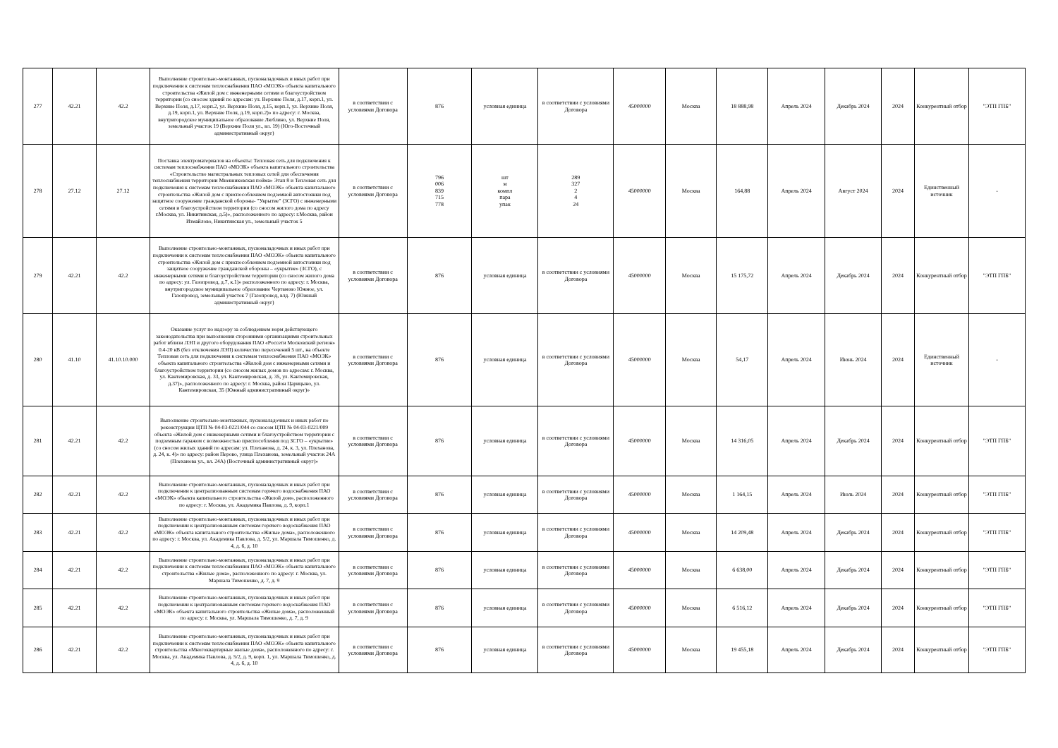| 277 | 42.21 | 42.2 | Выполнение строительно-монтажных, пусконаладочных и иных работ при подключении к системам теплоснабжения ПАО «МОЭК» объекта капитального строительства «Жилой дом с инженерными сетями и благоустройством территории (со сносом зданий по адресам: ул. Верхние Поля, д.17, корп.1, ул. Верхние Поля, д.17, корп.2, ул. Верхние Поля, д.15, корп.1, ул. Верхние Поля, д.19, корп.1, ул. Верхние Поля, д.19, корп.2)» по адресу: г. Москва, внутригородское муниципальное образование Люблино, ул. Верхние Поля, земельный участок 19 (Верхние Поля ул., вл. 19) (Юго-Восточный административный округ) | в соответствии с условиями Договора | 876 | условная единица | в соответствии с условиями Договора | 45000000 | Москва | 18 888,98 | Апрель 2024 | Декабрь 2024 | 2024 | Конкурентный отбор | "ЭТП ГПБ" |
| 278 | 27.12 | 27.12 | Поставка электроматериалов на объекты: Тепловая сеть для подключения к системам теплоснабжения ПАО «МОЭК» объекта капитального строительства «Строительство магистральных тепловых сетей для обеспечения теплоснабжения территории Мневниковская пойма» Этап 8 и Тепловая сеть для подключения к системам теплоснабжения ПАО «МОЭК» объекта капитального строительства «Жилой дом с приспособлением подземной автостоянки под защитное сооружение гражданской обороны- "Укрытие" (ЗСГО) с инженерными сетями и благоустройством территории (со сносом жилого дома по адресу г.Москва, ул. Никитинская, д.5)», расположенного по адресу: г.Москва, район Измайлово, Никитинская ул., земельный участок 5 | в соответствии с условиями Договора | 796 006 839 715 778 | шт м компл пара упак | 289 327 2 4 24 | 45000000 | Москва | 164,88 | Апрель 2024 | Август 2024 | 2024 | Единственный источник | - |
| 279 | 42.21 | 42.2 | Выполнение строительно-монтажных, пусконаладочных и иных работ при подключении к системам теплоснабжения ПАО «МОЭК» объекта капитального строительства «Жилой дом с приспособлением подземной автостоянки под защитное сооружение гражданской обороны – «укрытие» (ЗСГО), с инженерными сетями и благоустройством территории (со сносом жилого дома по адресу: ул. Газопровод, д.7, к.1)» расположенного по адресу: г. Москва, внутригородское муниципальное образование Чертаново Южное, ул. Газопровод, земельный участок 7 (Газопровод, влд. 7) (Южный административный округ) | в соответствии с условиями Договора | 876 | условная единица | в соответствии с условиями Договора | 45000000 | Москва | 15 175,72 | Апрель 2024 | Декабрь 2024 | 2024 | Конкурентный отбор | "ЭТП ГПБ" |
| 280 | 41.10 | 41.10.10.000 | Оказание услуг по надзору за соблюдением норм действующего законодательства при выполнении сторонними организациями строительных работ вблизи ЛЭП и другого оборудования ПАО «Россети Московский регион» 0.4-20 кВ (без отключения ЛЭП) количество пересечений 5 шт., на объекте Тепловая сеть для подключения к системам теплоснабжения ПАО «МОЭК» объекта капитального строительства «Жилой дом с инженерными сетями и благоустройством территории (со сносом жилых домов по адресам: г. Москва, ул. Кантемировская, д. 33, ул. Кантемировская, д. 35, ул. Кантемировская, д.37)», расположенного по адресу: г. Москва, район Царицыно, ул. Кантемировская, 35 (Южный административный округ)» | в соответствии с условиями Договора | 876 | условная единица | в соответствии с условиями Договора | 45000000 | Москва | 54,17 | Апрель 2024 | Июнь 2024 | 2024 | Единственный источник | - |
| 281 | 42.21 | 42.2 | Выполнение строительно-монтажных, пусконаладочных и иных работ по реконструкции ЦТП № 04-03-0221/044 со сносом ЦТП № 04-03-0221/009 объекта «Жилой дом с инженерными сетями и благоустройством территории с подземным гаражом с возможностью приспособления под ЗСГО – «укрытие» (со сносом жилых зданий по адресам: ул. Плеханова, д. 24, к. 3, ул. Плеханова, д. 24, к. 4)» по адресу: район Перово, улица Плеханова, земельный участок 24А (Плеханова ул., вл. 24А) (Восточный административный округ)» | в соответствии с условиями Договора | 876 | условная единица | в соответствии с условиями Договора | 45000000 | Москва | 14 316,05 | Апрель 2024 | Декабрь 2024 | 2024 | Конкурентный отбор | "ЭТП ГПБ" |
| 282 | 42.21 | 42.2 | Выполнение строительно-монтажных, пусконаладочных и иных работ при подключении к централизованным системам горячего водоснабжения ПАО «МОЭК» объекта капитального строительства «Жилой дом», расположенного по адресу: г. Москва, ул. Академика Павлова, д. 9, корп.1 | в соответствии с условиями Договора | 876 | условная единица | в соответствии с условиями Договора | 45000000 | Москва | 1 164,15 | Апрель 2024 | Июль 2024 | 2024 | Конкурентный отбор | "ЭТП ГПБ" |
| 283 | 42.21 | 42.2 | Выполнение строительно-монтажных, пусконаладочных и иных работ при подключении к централизованным системам горячего водоснабжения ПАО «МОЭК» объекта капитального строительства «Жилые дома», расположенного по адресу: г. Москва, ул. Академика Павлова, д. 5/2, ул. Маршала Тимошенко, д. 4, д. 6, д. 10 | в соответствии с условиями Договора | 876 | условная единица | в соответствии с условиями Договора | 45000000 | Москва | 14 209,48 | Апрель 2024 | Декабрь 2024 | 2024 | Конкурентный отбор | "ЭТП ГПБ" |
| 284 | 42.21 | 42.2 | Выполнение строительно-монтажных, пусконаладочных и иных работ при подключении к системам теплоснабжения ПАО «МОЭК» объекта капитального строительства «Жилые дома», расположенного по адресу: г. Москва, ул. Маршала Тимошенко, д. 7, д. 9 | в соответствии с условиями Договора | 876 | условная единица | в соответствии с условиями Договора | 45000000 | Москва | 6 638,00 | Апрель 2024 | Декабрь 2024 | 2024 | Конкурентный отбор | "ЭТП ГПБ" |
| 285 | 42.21 | 42.2 | Выполнение строительно-монтажных, пусконаладочных и иных работ при подключении к централизованным системам горячего водоснабжения ПАО «МОЭК» объекта капитального строительства «Жилые дома», расположенный по адресу: г. Москва, ул. Маршала Тимошенко, д. 7, д. 9 | в соответствии с условиями Договора | 876 | условная единица | в соответствии с условиями Договора | 45000000 | Москва | 6 516,12 | Апрель 2024 | Декабрь 2024 | 2024 | Конкурентный отбор | "ЭТП ГПБ" |
| 286 | 42.21 | 42.2 | Выполнение строительно-монтажных, пусконаладочных и иных работ при подключении к системам теплоснабжения ПАО «МОЭК» объекта капитального строительства «Многоквартирные жилые дома», расположенного по адресу: г. Москва, ул. Академика Павлова, д. 5/2, д. 9, корп. 1, ул. Маршала Тимошенко, д. 4, д. 6, д. 10 | в соответствии с условиями Договора | 876 | условная единица | в соответствии с условиями Договора | 45000000 | Москва | 19 455,18 | Апрель 2024 | Декабрь 2024 | 2024 | Конкурентный отбор | "ЭТП ГПБ" |